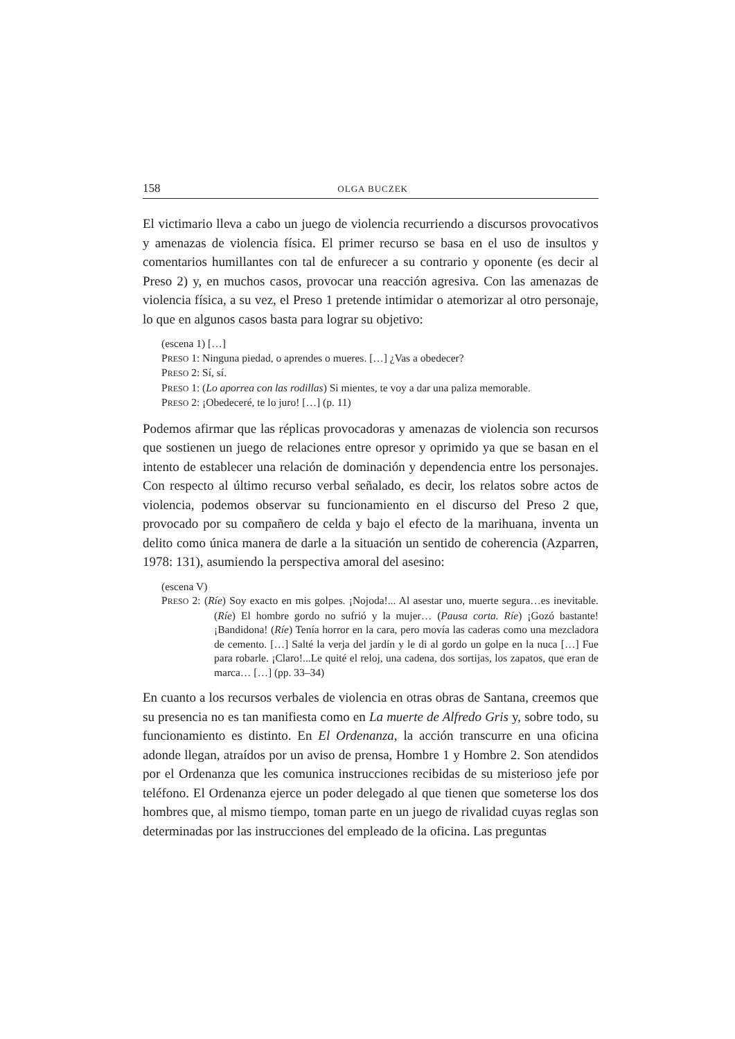158 OLGA BUCZEK
El victimario lleva a cabo un juego de violencia recurriendo a discursos provocativos y amenazas de violencia física. El primer recurso se basa en el uso de insultos y comentarios humillantes con tal de enfurecer a su contrario y oponente (es decir al Preso 2) y, en muchos casos, provocar una reacción agresiva. Con las amenazas de violencia física, a su vez, el Preso 1 pretende intimidar o atemorizar al otro personaje, lo que en algunos casos basta para lograr su objetivo:
(escena 1) […]
PRESO 1: Ninguna piedad, o aprendes o mueres. […] ¿Vas a obedecer?
PRESO 2: Sí, sí.
PRESO 1: (Lo aporrea con las rodillas) Si mientes, te voy a dar una paliza memorable.
PRESO 2: ¡Obedeceré, te lo juro! […] (p. 11)
Podemos afirmar que las réplicas provocadoras y amenazas de violencia son recursos que sostienen un juego de relaciones entre opresor y oprimido ya que se basan en el intento de establecer una relación de dominación y dependencia entre los personajes. Con respecto al último recurso verbal señalado, es decir, los relatos sobre actos de violencia, podemos observar su funcionamiento en el discurso del Preso 2 que, provocado por su compañero de celda y bajo el efecto de la marihuana, inventa un delito como única manera de darle a la situación un sentido de coherencia (Azparren, 1978: 131), asumiendo la perspectiva amoral del asesino:
(escena V)
PRESO 2: (Ríe) Soy exacto en mis golpes. ¡Nojoda!... Al asestar uno, muerte segura…es inevitable. (Ríe) El hombre gordo no sufrió y la mujer… (Pausa corta. Ríe) ¡Gozó bastante! ¡Bandidona! (Ríe) Tenía horror en la cara, pero movía las caderas como una mezcladora de cemento. […] Salté la verja del jardín y le di al gordo un golpe en la nuca […] Fue para robarle. ¡Claro!...Le quité el reloj, una cadena, dos sortijas, los zapatos, que eran de marca… […] (pp. 33–34)
En cuanto a los recursos verbales de violencia en otras obras de Santana, creemos que su presencia no es tan manifiesta como en La muerte de Alfredo Gris y, sobre todo, su funcionamiento es distinto. En El Ordenanza, la acción transcurre en una oficina adonde llegan, atraídos por un aviso de prensa, Hombre 1 y Hombre 2. Son atendidos por el Ordenanza que les comunica instrucciones recibidas de su misterioso jefe por teléfono. El Ordenanza ejerce un poder delegado al que tienen que someterse los dos hombres que, al mismo tiempo, toman parte en un juego de rivalidad cuyas reglas son determinadas por las instrucciones del empleado de la oficina. Las preguntas